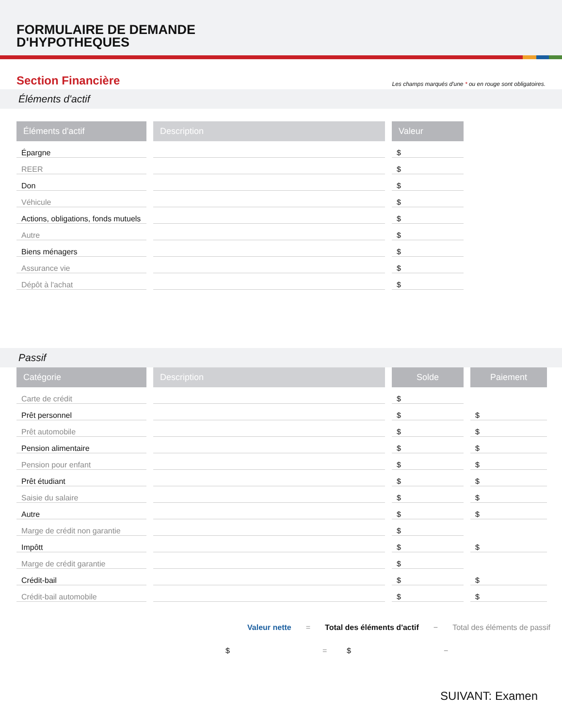FORMULAIRE DE DEMANDE
D'HYPOTHEQUES
Section Financière
Les champs marqués d'une * ou en rouge sont obligatoires.
Éléments d'actif
| Éléments d'actif | Description | Valeur |
| --- | --- | --- |
| Épargne | | $ |
| REER | | $ |
| Don | | $ |
| Véhicule | | $ |
| Actions, obligations, fonds mutuels | | $ |
| Autre | | $ |
| Biens ménagers | | $ |
| Assurance vie | | $ |
| Dépôt à l'achat | | $ |
Passif
| Catégorie | Description | Solde | Paiement |
| --- | --- | --- | --- |
| Carte de crédit | | $ | |
| Prêt personnel | | $ | $ |
| Prêt automobile | | $ | $ |
| Pension alimentaire | | $ | $ |
| Pension pour enfant | | $ | $ |
| Prêt étudiant | | $ | $ |
| Saisie du salaire | | $ | $ |
| Autre | | $ | $ |
| Marge de crédit non garantie | | $ | |
| Impôtt | | $ | $ |
| Marge de crédit garantie | | $ | |
| Crédit-bail | | $ | $ |
| Crédit-bail automobile | | $ | $ |
Valeur nette = Total des éléments d'actif − Total des éléments de passif
$ = $ −
SUIVANT: Examen